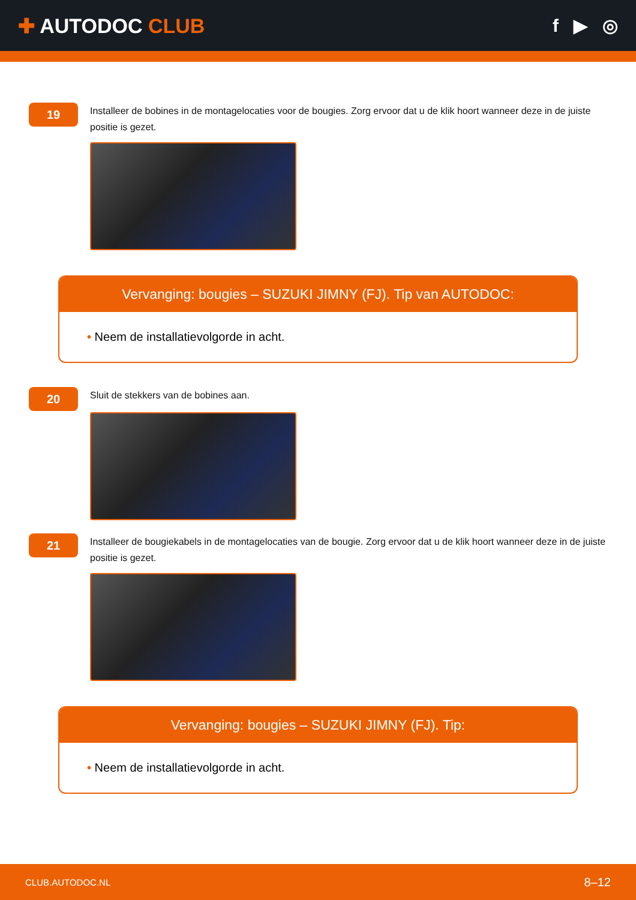✚ AUTODOC CLUB f ▶ ◎
19
Installeer de bobines in de montagelocaties voor de bougies. Zorg ervoor dat u de klik hoort wanneer deze in de juiste positie is gezet.
Vervanging: bougies – SUZUKI JIMNY (FJ). Tip van AUTODOC:
• Neem de installatievolgorde in acht.
20
Sluit de stekkers van de bobines aan.
21
Installeer de bougiekabels in de montagelocaties van de bougie. Zorg ervoor dat u de klik hoort wanneer deze in de juiste positie is gezet.
Vervanging: bougies – SUZUKI JIMNY (FJ). Tip:
• Neem de installatievolgorde in acht.
CLUB.AUTODOC.NL 8–12